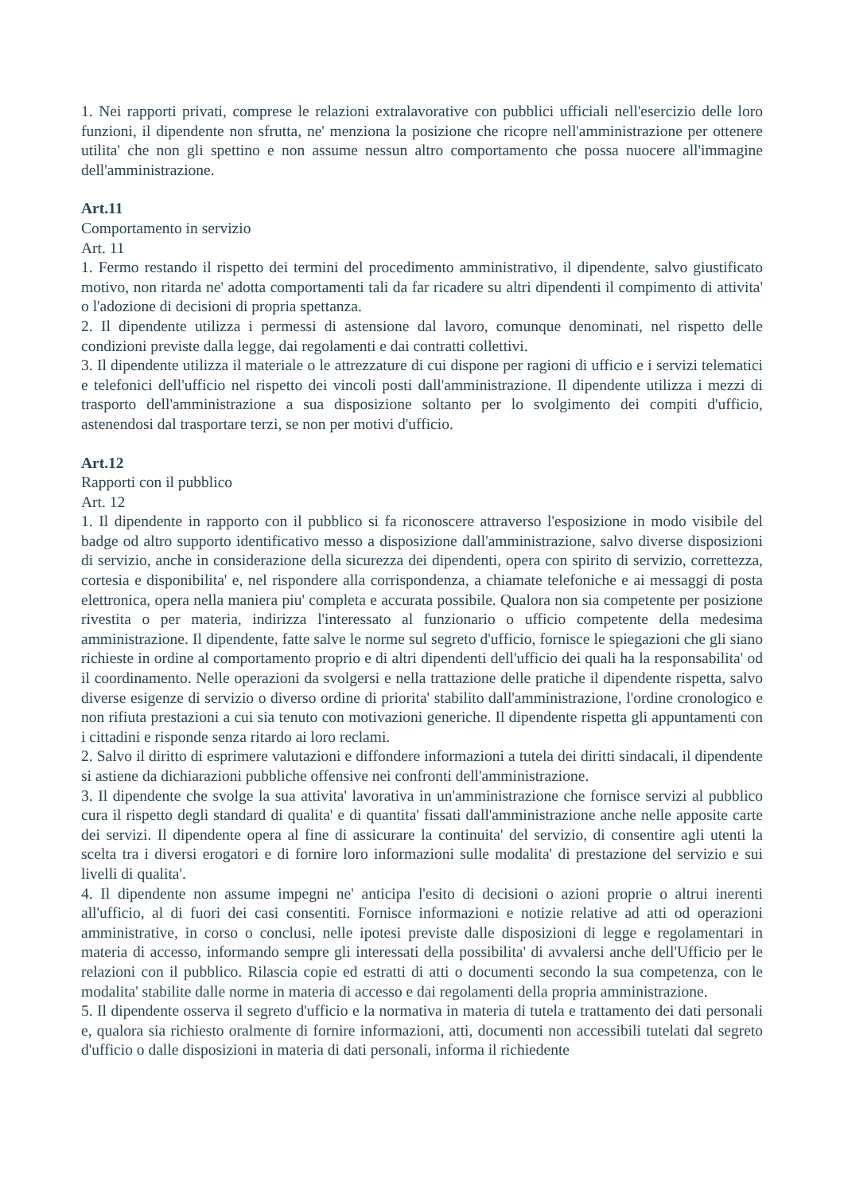1. Nei rapporti privati, comprese le relazioni extralavorative con pubblici ufficiali nell'esercizio delle loro funzioni, il dipendente non sfrutta, ne' menziona la posizione che ricopre nell'amministrazione per ottenere utilita' che non gli spettino e non assume nessun altro comportamento che possa nuocere all'immagine dell'amministrazione.
Art.11
Comportamento in servizio
Art. 11
1. Fermo restando il rispetto dei termini del procedimento amministrativo, il dipendente, salvo giustificato motivo, non ritarda ne' adotta comportamenti tali da far ricadere su altri dipendenti il compimento di attivita' o l'adozione di decisioni di propria spettanza.
2. Il dipendente utilizza i permessi di astensione dal lavoro, comunque denominati, nel rispetto delle condizioni previste dalla legge, dai regolamenti e dai contratti collettivi.
3. Il dipendente utilizza il materiale o le attrezzature di cui dispone per ragioni di ufficio e i servizi telematici e telefonici dell'ufficio nel rispetto dei vincoli posti dall'amministrazione. Il dipendente utilizza i mezzi di trasporto dell'amministrazione a sua disposizione soltanto per lo svolgimento dei compiti d'ufficio, astenendosi dal trasportare terzi, se non per motivi d'ufficio.
Art.12
Rapporti con il pubblico
Art. 12
1. Il dipendente in rapporto con il pubblico si fa riconoscere attraverso l'esposizione in modo visibile del badge od altro supporto identificativo messo a disposizione dall'amministrazione, salvo diverse disposizioni di servizio, anche in considerazione della sicurezza dei dipendenti, opera con spirito di servizio, correttezza, cortesia e disponibilita' e, nel rispondere alla corrispondenza, a chiamate telefoniche e ai messaggi di posta elettronica, opera nella maniera piu' completa e accurata possibile. Qualora non sia competente per posizione rivestita o per materia, indirizza l'interessato al funzionario o ufficio competente della medesima amministrazione. Il dipendente, fatte salve le norme sul segreto d'ufficio, fornisce le spiegazioni che gli siano richieste in ordine al comportamento proprio e di altri dipendenti dell'ufficio dei quali ha la responsabilita' od il coordinamento. Nelle operazioni da svolgersi e nella trattazione delle pratiche il dipendente rispetta, salvo diverse esigenze di servizio o diverso ordine di priorita' stabilito dall'amministrazione, l'ordine cronologico e non rifiuta prestazioni a cui sia tenuto con motivazioni generiche. Il dipendente rispetta gli appuntamenti con i cittadini e risponde senza ritardo ai loro reclami.
2. Salvo il diritto di esprimere valutazioni e diffondere informazioni a tutela dei diritti sindacali, il dipendente si astiene da dichiarazioni pubbliche offensive nei confronti dell'amministrazione.
3. Il dipendente che svolge la sua attivita' lavorativa in un'amministrazione che fornisce servizi al pubblico cura il rispetto degli standard di qualita' e di quantita' fissati dall'amministrazione anche nelle apposite carte dei servizi. Il dipendente opera al fine di assicurare la continuita' del servizio, di consentire agli utenti la scelta tra i diversi erogatori e di fornire loro informazioni sulle modalita' di prestazione del servizio e sui livelli di qualita'.
4. Il dipendente non assume impegni ne' anticipa l'esito di decisioni o azioni proprie o altrui inerenti all'ufficio, al di fuori dei casi consentiti. Fornisce informazioni e notizie relative ad atti od operazioni amministrative, in corso o conclusi, nelle ipotesi previste dalle disposizioni di legge e regolamentari in materia di accesso, informando sempre gli interessati della possibilita' di avvalersi anche dell'Ufficio per le relazioni con il pubblico. Rilascia copie ed estratti di atti o documenti secondo la sua competenza, con le modalita' stabilite dalle norme in materia di accesso e dai regolamenti della propria amministrazione.
5. Il dipendente osserva il segreto d'ufficio e la normativa in materia di tutela e trattamento dei dati personali e, qualora sia richiesto oralmente di fornire informazioni, atti, documenti non accessibili tutelati dal segreto d'ufficio o dalle disposizioni in materia di dati personali, informa il richiedente